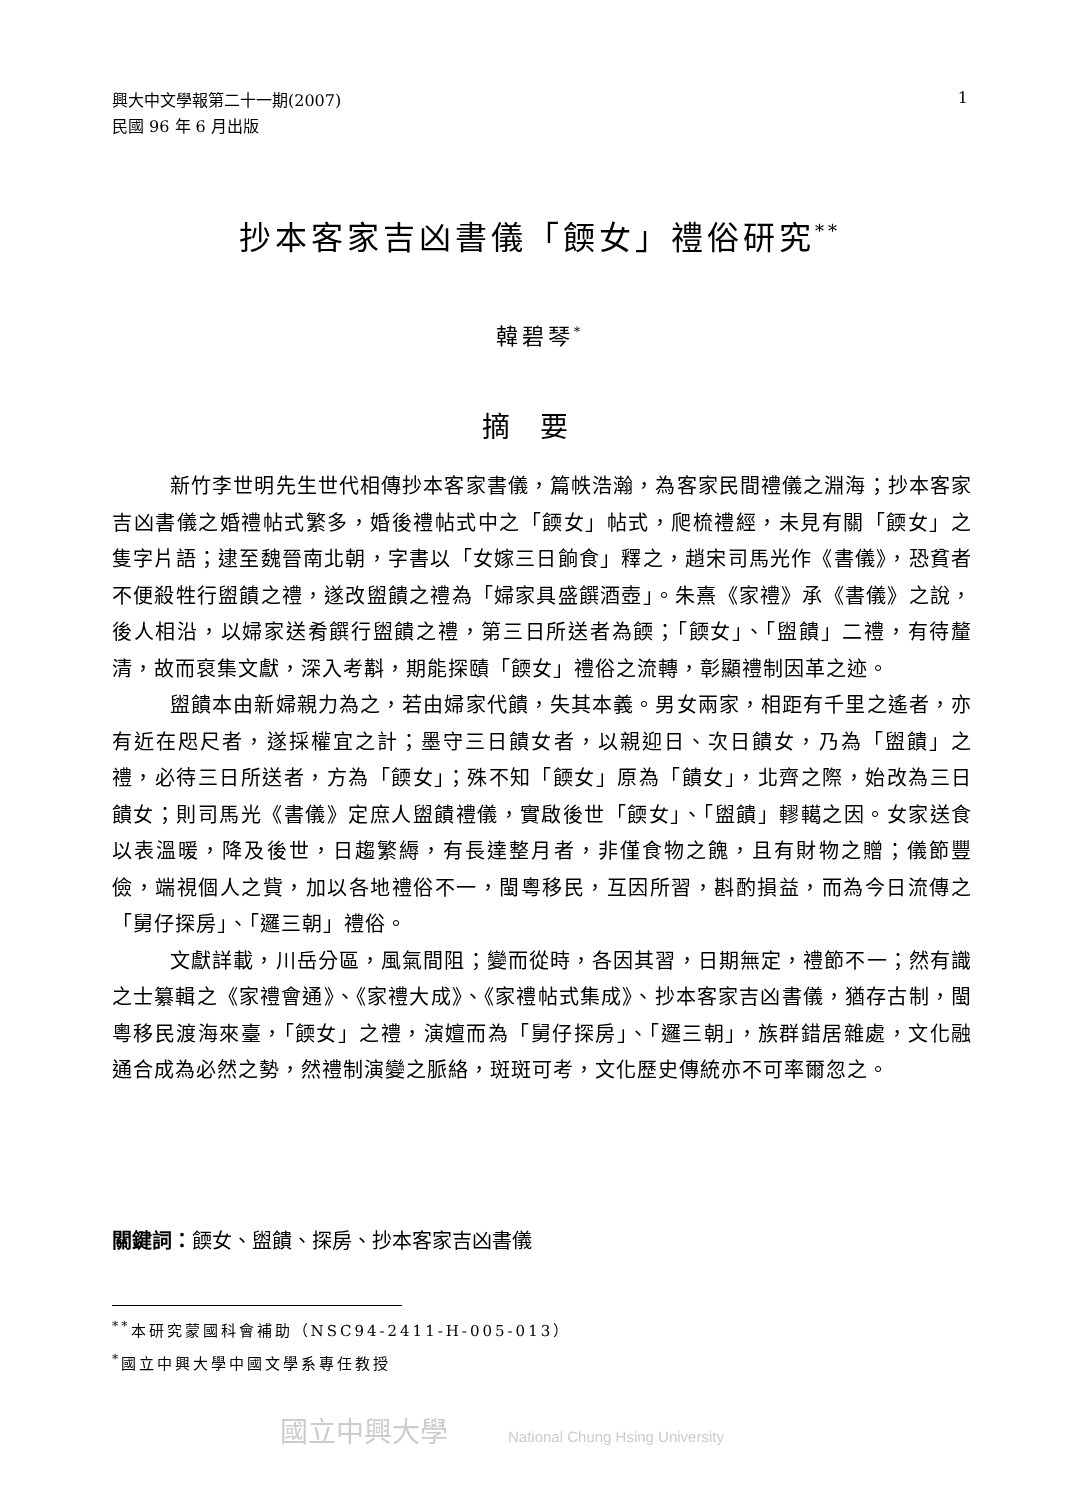興大中文學報第二十一期(2007)
民國 96 年 6 月出版
1
抄本客家吉凶書儀「餪女」禮俗研究<sup>**</sup>
韓碧琴<sup>*</sup>
摘要
新竹李世明先生世代相傳抄本客家書儀，篇帙浩瀚，為客家民間禮儀之淵海；抄本客家吉凶書儀之婚禮帖式繁多，婚後禮帖式中之「餪女」帖式，爬梳禮經，未見有關「餪女」之隻字片語；逮至魏晉南北朝，字書以「女嫁三日餉食」釋之，趙宋司馬光作《書儀》，恐貧者不便殺牲行盥饋之禮，遂改盥饋之禮為「婦家具盛饌酒壺」。朱熹《家禮》承《書儀》之說，後人相沿，以婦家送肴饌行盥饋之禮，第三日所送者為餪；「餪女」、「盥饋」二禮，有待釐清，故而裒集文獻，深入考斠，期能探賾「餪女」禮俗之流轉，彰顯禮制因革之迹。
盥饋本由新婦親力為之，若由婦家代饋，失其本義。男女兩家，相距有千里之遙者，亦有近在咫尺者，遂採權宜之計；墨守三日饋女者，以親迎日、次日饋女，乃為「盥饋」之禮，必待三日所送者，方為「餪女」；殊不知「餪女」原為「饋女」，北齊之際，始改為三日饋女；則司馬光《書儀》定庶人盥饋禮儀，實啟後世「餪女」、「盥饋」轇轕之因。女家送食以表溫暖，降及後世，日趨繁縟，有長達整月者，非僅食物之餽，且有財物之贈；儀節豐儉，端視個人之貲，加以各地禮俗不一，閩粵移民，互因所習，斟酌損益，而為今日流傳之「舅仔探房」、「邏三朝」禮俗。
文獻詳載，川岳分區，風氣間阻；變而從時，各因其習，日期無定，禮節不一；然有識之士纂輯之《家禮會通》、《家禮大成》、《家禮帖式集成》、抄本客家吉凶書儀，猶存古制，閩粵移民渡海來臺，「餪女」之禮，演嬗而為「舅仔探房」、「邏三朝」，族群錯居雜處，文化融通合成為必然之勢，然禮制演變之脈絡，斑斑可考，文化歷史傳統亦不可率爾忽之。
關鍵詞：餪女、盥饋、探房、抄本客家吉凶書儀
<sup>**</sup> 本研究蒙國科會補助（NSC94-2411-H-005-013）
<sup>*</sup> 國立中興大學中國文學系專任教授
國立中興大學 National Chung Hsing University